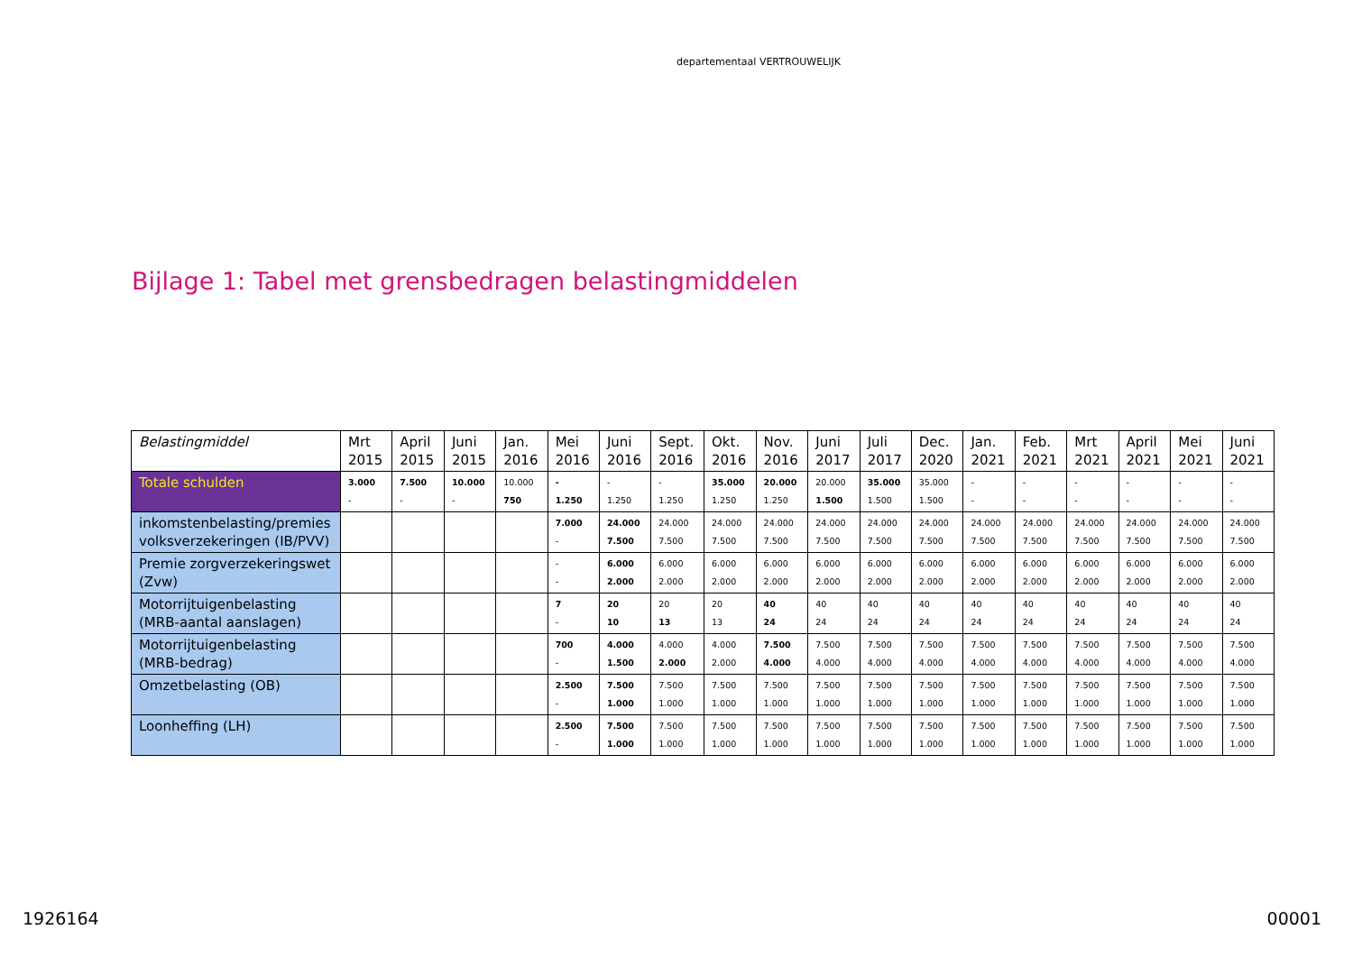departementaal VERTROUWELIJK
Bijlage 1: Tabel met grensbedragen belastingmiddelen
| Belastingmiddel | Mrt 2015 | April 2015 | Juni 2015 | Jan. 2016 | Mei 2016 | Juni 2016 | Sept. 2016 | Okt. 2016 | Nov. 2016 | Juni 2017 | Juli 2017 | Dec. 2020 | Jan. 2021 | Feb. 2021 | Mrt 2021 | April 2021 | Mei 2021 | Juni 2021 |
| --- | --- | --- | --- | --- | --- | --- | --- | --- | --- | --- | --- | --- | --- | --- | --- | --- | --- | --- |
| Totale schulden | 3.000 - | 7.500 - | 10.000 - | 10.000 750 | - 1.250 | - 1.250 | - 1.250 | 35.000 1.250 | 20.000 1.250 | 20.000 1.500 | 35.000 1.500 | 35.000 1.500 | - - | - - | - - | - - | - - | - - |
| inkomstenbelasting/premies volksverzekeringen (IB/PVV) | | | | | 7.000 - | 24.000 7.500 | 24.000 7.500 | 24.000 7.500 | 24.000 7.500 | 24.000 7.500 | 24.000 7.500 | 24.000 7.500 | 24.000 7.500 | 24.000 7.500 | 24.000 7.500 | 24.000 7.500 | 24.000 7.500 | 24.000 7.500 |
| Premie zorgverzekeringswet (Zvw) | | | | | - - | 6.000 2.000 | 6.000 2.000 | 6.000 2.000 | 6.000 2.000 | 6.000 2.000 | 6.000 2.000 | 6.000 2.000 | 6.000 2.000 | 6.000 2.000 | 6.000 2.000 | 6.000 2.000 | 6.000 2.000 | 6.000 2.000 |
| Motorrijtuigenbelasting (MRB-aantal aanslagen) | | | | | 7 - | 20 10 | 20 13 | 20 13 | 40 24 | 40 24 | 40 24 | 40 24 | 40 24 | 40 24 | 40 24 | 40 24 | 40 24 | 40 24 |
| Motorrijtuigenbelasting (MRB-bedrag) | | | | | 700 - | 4.000 1.500 | 4.000 2.000 | 4.000 2.000 | 7.500 4.000 | 7.500 4.000 | 7.500 4.000 | 7.500 4.000 | 7.500 4.000 | 7.500 4.000 | 7.500 4.000 | 7.500 4.000 | 7.500 4.000 | 7.500 4.000 |
| Omzetbelasting (OB) | | | | | 2.500 - | 7.500 1.000 | 7.500 1.000 | 7.500 1.000 | 7.500 1.000 | 7.500 1.000 | 7.500 1.000 | 7.500 1.000 | 7.500 1.000 | 7.500 1.000 | 7.500 1.000 | 7.500 1.000 | 7.500 1.000 | 7.500 1.000 |
| Loonheffing (LH) | | | | | 2.500 - | 7.500 1.000 | 7.500 1.000 | 7.500 1.000 | 7.500 1.000 | 7.500 1.000 | 7.500 1.000 | 7.500 1.000 | 7.500 1.000 | 7.500 1.000 | 7.500 1.000 | 7.500 1.000 | 7.500 1.000 | 7.500 1.000 |
1926164 00001